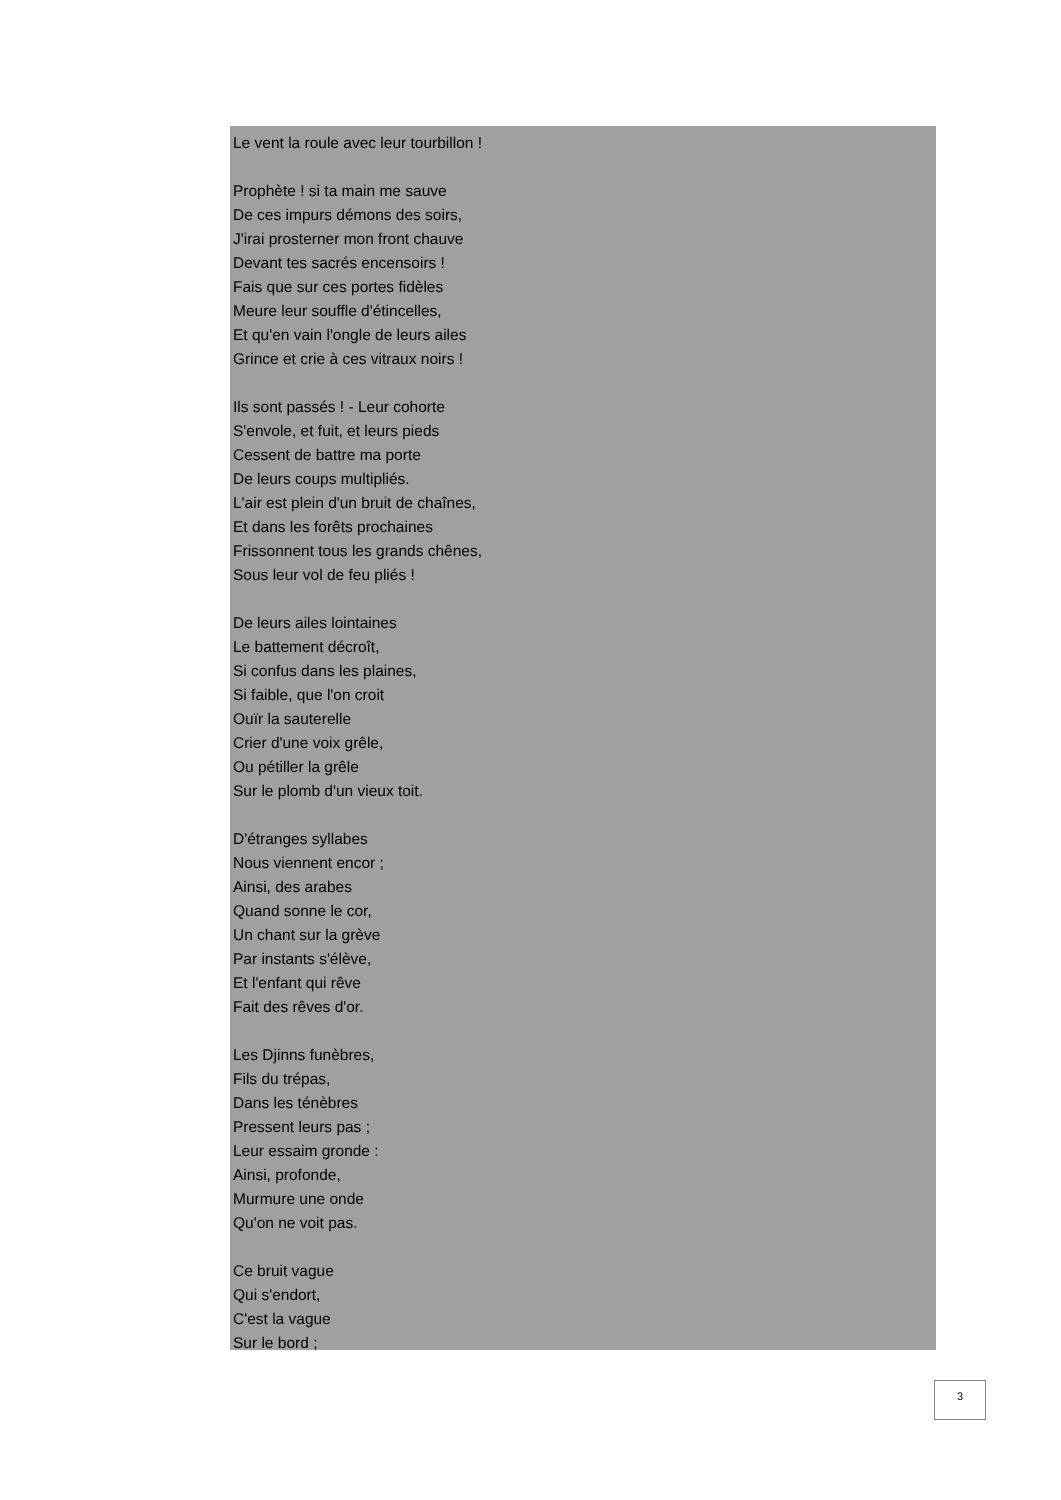Le vent la roule avec leur tourbillon !
Prophète ! si ta main me sauve
De ces impurs démons des soirs,
J'irai prosterner mon front chauve
Devant tes sacrés encensoirs !
Fais que sur ces portes fidèles
Meure leur souffle d'étincelles,
Et qu'en vain l'ongle de leurs ailes
Grince et crie à ces vitraux noirs !
Ils sont passés ! - Leur cohorte
S'envole, et fuit, et leurs pieds
Cessent de battre ma porte
De leurs coups multipliés.
L'air est plein d'un bruit de chaînes,
Et dans les forêts prochaines
Frissonnent tous les grands chênes,
Sous leur vol de feu pliés !
De leurs ailes lointaines
Le battement décroît,
Si confus dans les plaines,
Si faible, que l'on croit
Ouïr la sauterelle
Crier d'une voix grêle,
Ou pétiller la grêle
Sur le plomb d'un vieux toit.
D'étranges syllabes
Nous viennent encor ;
Ainsi, des arabes
Quand sonne le cor,
Un chant sur la grève
Par instants s'élève,
Et l'enfant qui rêve
Fait des rêves d'or.
Les Djinns funèbres,
Fils du trépas,
Dans les ténèbres
Pressent leurs pas ;
Leur essaim gronde :
Ainsi, profonde,
Murmure une onde
Qu'on ne voit pas.
Ce bruit vague
Qui s'endort,
C'est la vague
Sur le bord ;
3